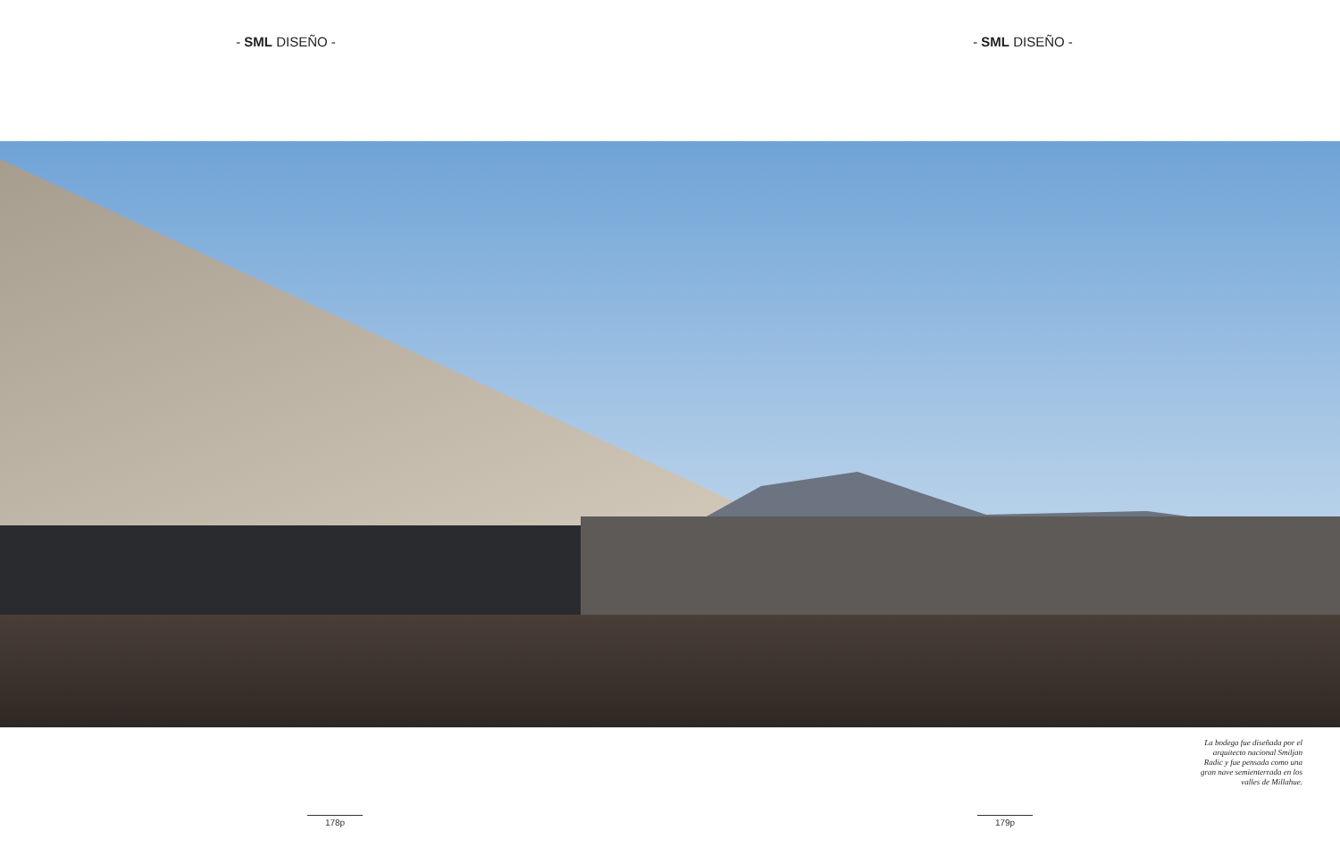- SML DISEÑO - - SML DISEÑO -
La bodega fue diseñada por el arquitecto nacional Smiljan Radic y fue pensada como una gran nave semienterrada en los valles de Millahue.
178p 179p